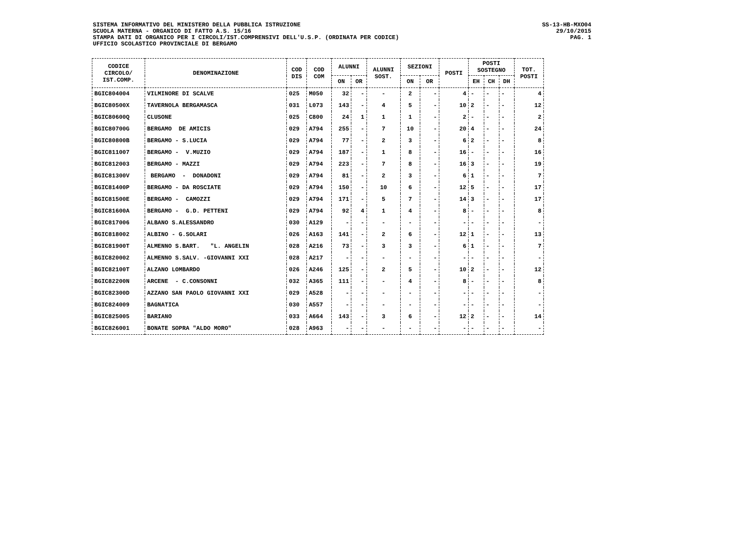SISTEMA INFORMATIVO DEL MINISTERO DELLA PUBBLICA ISTRUZIONE
SCUOLA MATERNA - ORGANICO DI FATTO A.S. 15/16
STAMPA DATI DI ORGANICO PER I CIRCOLI/IST.COMPRENSIVI DELL'U.S.P. (ORDINATA PER CODICE)
UFFICIO SCOLASTICO PROVINCIALE DI BERGAMO
SS-13-HB-MXO04
29/10/2015
PAG. 1
| CODICE CIRCOLO/ IST.COMP. | DENOMINAZIONE | COD DIS | COD COM | ALUNNI | | ALUNNI SOST. | SEZIONI | | POSTI | POSTI SOSTEGNO | | | TOT. POSTI |
| --- | --- | --- | --- | --- | --- | --- | --- | --- | --- | --- | --- | --- | --- |
| | | | | ON | OR | | ON | OR | | EH | CH | DH | |
| BGIC804004 | VILMINORE DI SCALVE | 025 | M050 | 32 | - | - | 2 | - | 4 | - | - | - | 4 |
| BGIC80500X | TAVERNOLA BERGAMASCA | 031 | L073 | 143 | - | 4 | 5 | - | 10 | 2 | - | - | 12 |
| BGIC80600Q | CLUSONE | 025 | C800 | 24 | 1 | 1 | 1 | - | 2 | - | - | - | 2 |
| BGIC80700G | BERGAMO DE AMICIS | 029 | A794 | 255 | - | 7 | 10 | - | 20 | 4 | - | - | 24 |
| BGIC80800B | BERGAMO - S.LUCIA | 029 | A794 | 77 | - | 2 | 3 | - | 6 | 2 | - | - | 8 |
| BGIC811007 | BERGAMO - V.MUZIO | 029 | A794 | 187 | - | 1 | 8 | - | 16 | - | - | - | 16 |
| BGIC812003 | BERGAMO - MAZZI | 029 | A794 | 223 | - | 7 | 8 | - | 16 | 3 | - | - | 19 |
| BGIC81300V | BERGAMO - DONADONI | 029 | A794 | 81 | - | 2 | 3 | - | 6 | 1 | - | - | 7 |
| BGIC81400P | BERGAMO - DA ROSCIATE | 029 | A794 | 150 | - | 10 | 6 | - | 12 | 5 | - | - | 17 |
| BGIC81500E | BERGAMO - CAMOZZI | 029 | A794 | 171 | - | 5 | 7 | - | 14 | 3 | - | - | 17 |
| BGIC81600A | BERGAMO - G.D. PETTENI | 029 | A794 | 92 | 4 | 1 | 4 | - | 8 | - | - | - | 8 |
| BGIC817006 | ALBANO S.ALESSANDRO | 030 | A129 | - | - | - | - | - | - | - | - | - | - |
| BGIC818002 | ALBINO - G.SOLARI | 026 | A163 | 141 | - | 2 | 6 | - | 12 | 1 | - | - | 13 |
| BGIC81900T | ALMENNO S.BART. "L. ANGELIN | 028 | A216 | 73 | - | 3 | 3 | - | 6 | 1 | - | - | 7 |
| BGIC820002 | ALMENNO S.SALV. -GIOVANNI XXI | 028 | A217 | - | - | - | - | - | - | - | - | - | - |
| BGIC82100T | ALZANO LOMBARDO | 026 | A246 | 125 | - | 2 | 5 | - | 10 | 2 | - | - | 12 |
| BGIC82200N | ARCENE - C.CONSONNI | 032 | A365 | 111 | - | - | 4 | - | 8 | - | - | - | 8 |
| BGIC82300D | AZZANO SAN PAOLO GIOVANNI XXI | 029 | A528 | - | - | - | - | - | - | - | - | - | - |
| BGIC824009 | BAGNATICA | 030 | A557 | - | - | - | - | - | - | - | - | - | - |
| BGIC825005 | BARIANO | 033 | A664 | 143 | - | 3 | 6 | - | 12 | 2 | - | - | 14 |
| BGIC826001 | BONATE SOPRA "ALDO MORO" | 028 | A963 | - | - | - | - | - | - | - | - | - | - |